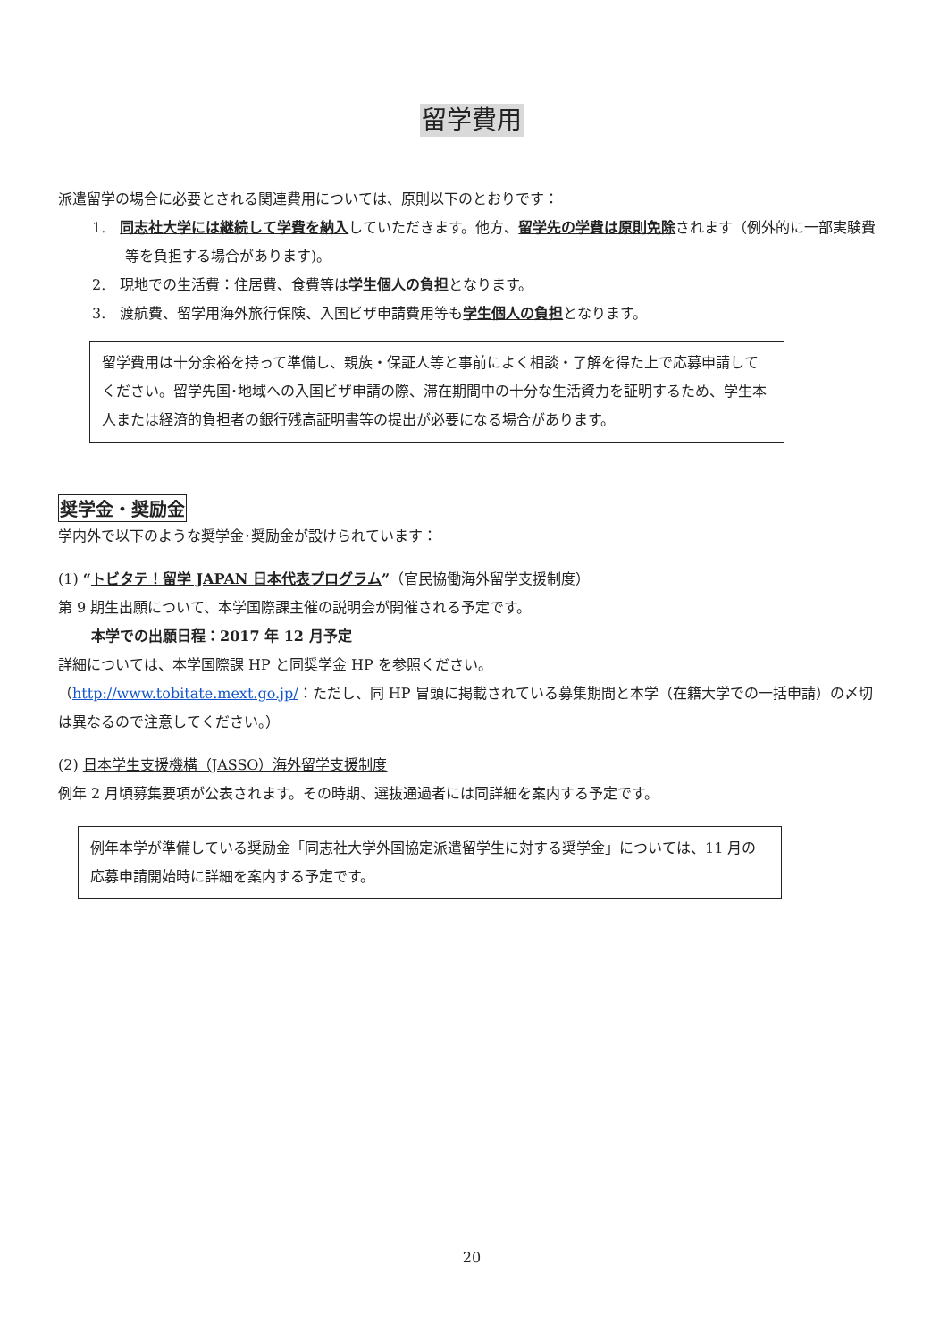留学費用
派遣留学の場合に必要とされる関連費用については、原則以下のとおりです：
1.　同志社大学には継続して学費を納入していただきます。他方、留学先の学費は原則免除されます（例外的に一部実験費等を負担する場合があります)。
2.　現地での生活費：住居費、食費等は学生個人の負担となります。
3.　渡航費、留学用海外旅行保険、入国ビザ申請費用等も学生個人の負担となります。
留学費用は十分余裕を持って準備し、親族・保証人等と事前によく相談・了解を得た上で応募申請してください。留学先国･地域への入国ビザ申請の際、滞在期間中の十分な生活資力を証明するため、学生本人または経済的負担者の銀行残高証明書等の提出が必要になる場合があります。
奨学金・奨励金
学内外で以下のような奨学金･奨励金が設けられています：
(1) “トビタテ！留学 JAPAN 日本代表プログラム”（官民協働海外留学支援制度）
第 9 期生出願について、本学国際課主催の説明会が開催される予定です。
本学での出願日程：2017 年 12 月予定
詳細については、本学国際課 HP と同奨学金 HP を参照ください。
（http://www.tobitate.mext.go.jp/：ただし、同 HP 冒頭に掲載されている募集期間と本学（在籍大学での一括申請）の〆切は異なるので注意してください。）
(2) 日本学生支援機構（JASSO）海外留学支援制度
例年 2 月頃募集要項が公表されます。その時期、選抜通過者には同詳細を案内する予定です。
例年本学が準備している奨励金「同志社大学外国協定派遣留学生に対する奨学金」については、11 月の応募申請開始時に詳細を案内する予定です。
20